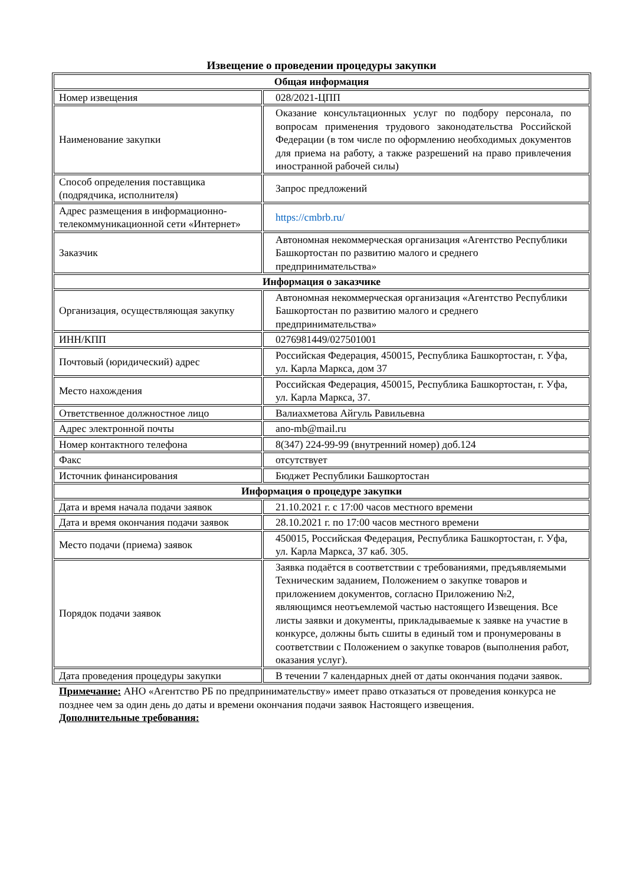Извещение о проведении процедуры закупки
| Общая информация | |
| --- | --- |
| Номер извещения | 028/2021-ЦПП |
| Наименование закупки | Оказание консультационных услуг по подбору персонала, по вопросам применения трудового законодательства Российской Федерации (в том числе по оформлению необходимых документов для приема на работу, а также разрешений на право привлечения иностранной рабочей силы) |
| Способ определения поставщика (подрядчика, исполнителя) | Запрос предложений |
| Адрес размещения в информационно-телекоммуникационной сети «Интернет» | https://cmbrb.ru/ |
| Заказчик | Автономная некоммерческая организация «Агентство Республики Башкортостан по развитию малого и среднего предпринимательства» |
| Информация о заказчике | |
| Организация, осуществляющая закупку | Автономная некоммерческая организация «Агентство Республики Башкортостан по развитию малого и среднего предпринимательства» |
| ИНН/КПП | 0276981449/027501001 |
| Почтовый (юридический) адрес | Российская Федерация, 450015, Республика Башкортостан, г. Уфа, ул. Карла Маркса, дом 37 |
| Место нахождения | Российская Федерация, 450015, Республика Башкортостан, г. Уфа, ул. Карла Маркса, 37. |
| Ответственное должностное лицо | Валиахметова Айгуль Равильевна |
| Адрес электронной почты | ano-mb@mail.ru |
| Номер контактного телефона | 8(347) 224-99-99 (внутренний номер) доб.124 |
| Факс | отсутствует |
| Источник финансирования | Бюджет Республики Башкортостан |
| Информация о процедуре закупки | |
| Дата и время начала подачи заявок | 21.10.2021 г. с 17:00 часов местного времени |
| Дата и время окончания подачи заявок | 28.10.2021 г. по 17:00 часов местного времени |
| Место подачи (приема) заявок | 450015, Российская Федерация, Республика Башкортостан, г. Уфа, ул. Карла Маркса, 37 каб. 305. |
| Порядок подачи заявок | Заявка подаётся в соответствии с требованиями, предъявляемыми Техническим заданием, Положением о закупке товаров и приложением документов, согласно Приложению №2, являющимся неотъемлемой частью настоящего Извещения. Все листы заявки и документы, прикладываемые к заявке на участие в конкурсе, должны быть сшиты в единый том и пронумерованы в соответствии с Положением о закупке товаров (выполнения работ, оказания услуг). |
| Дата проведения процедуры закупки | В течении 7 календарных дней от даты окончания подачи заявок. |
Примечание: АНО «Агентство РБ по предпринимательству» имеет право отказаться от проведения конкурса не позднее чем за один день до даты и времени окончания подачи заявок Настоящего извещения.
Дополнительные требования: